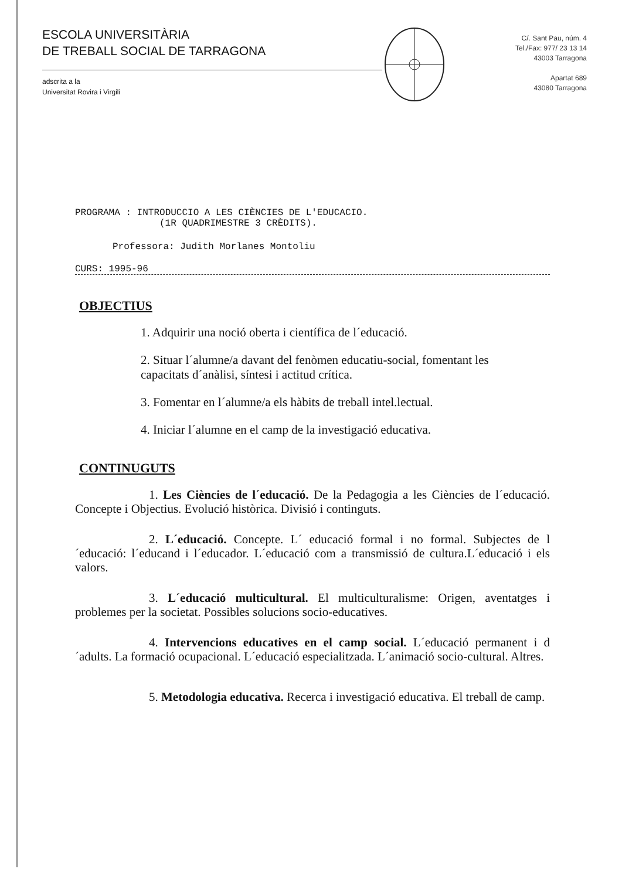ESCOLA UNIVERSITÀRIA
DE TREBALL SOCIAL DE TARRAGONA
adscrita a la
Universitat Rovira i Virgili
C/. Sant Pau, núm. 4
Tel./Fax: 977/ 23 13 14
43003 Tarragona
Apartat 689
43080 Tarragona
PROGRAMA : INTRODUCCIO A LES CIÈNCIES DE L'EDUCACIO.
(1R QUADRIMESTRE 3 CRÈDITS).
Professora: Judith Morlanes Montoliu
CURS: 1995-96
OBJECTIUS
1. Adquirir una noció oberta i científica de l´educació.
2. Situar l´alumne/a davant del fenòmen educatiu-social, fomentant les capacitats d´anàlisi, síntesi i actitud crítica.
3. Fomentar en l´alumne/a els hàbits de treball intel.lectual.
4. Iniciar l´alumne en el camp de la investigació educativa.
CONTINUGUTS
      1. Les Ciències de l´educació. De la Pedagogia a les Ciències de l´educació. Concepte i Objectius. Evolució històrica. Divisió i continguts.
      2. L´educació. Concepte. L´ educació formal i no formal. Subjectes de l´educació: l´educand i l´educador. L´educació com a transmissió de cultura.L´educació i els valors.
      3. L´educació multicultural. El multiculturalisme: Origen, aventatges i problemes per la societat. Possibles solucions socio-educatives.
      4. Intervencions educatives en el camp social. L´educació permanent i d´adults. La formació ocupacional. L´educació especialitzada. L´animació socio-cultural. Altres.
      5. Metodologia educativa. Recerca i investigació educativa. El treball de camp.